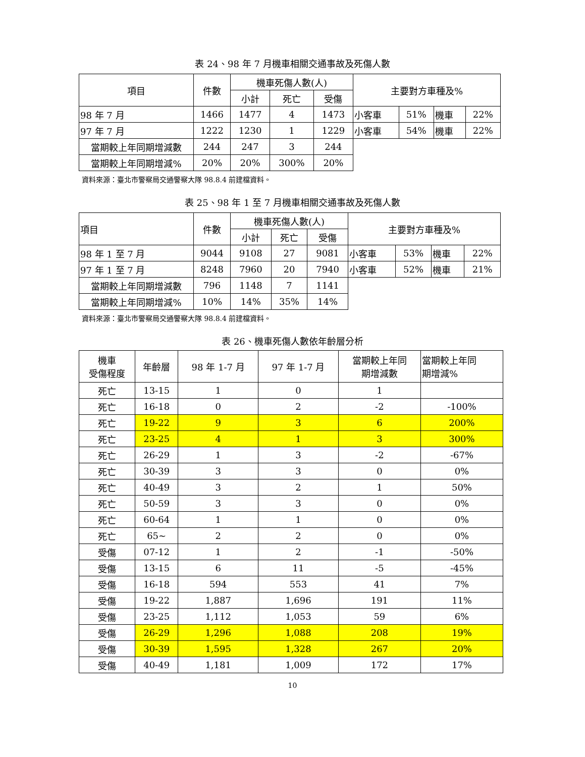表 24、98 年 7 月機車相關交通事故及死傷人數
| 項目 | 件數 | 機車死傷人數(人) | | | 主要對方車種及% | | | |
| --- | --- | --- | --- | --- | --- | --- | --- | --- |
| | | 小計 | 死亡 | 受傷 | | | | |
| 98 年 7 月 | 1466 | 1477 | 4 | 1473 | 小客車 | 51% | 機車 | 22% |
| 97 年 7 月 | 1222 | 1230 | 1 | 1229 | 小客車 | 54% | 機車 | 22% |
| 當期較上年同期增減數 | 244 | 247 | 3 | 244 | | | | |
| 當期較上年同期增減% | 20% | 20% | 300% | 20% | | | | |
資料來源：臺北市警察局交通警察大隊 98.8.4 前建檔資料。
表 25、98 年 1 至 7 月機車相關交通事故及死傷人數
| 項目 | 件數 | 機車死傷人數(人) | | | 主要對方車種及% | | | |
| --- | --- | --- | --- | --- | --- | --- | --- | --- |
| | | 小計 | 死亡 | 受傷 | | | | |
| 98 年 1 至 7 月 | 9044 | 9108 | 27 | 9081 | 小客車 | 53% | 機車 | 22% |
| 97 年 1 至 7 月 | 8248 | 7960 | 20 | 7940 | 小客車 | 52% | 機車 | 21% |
| 當期較上年同期增減數 | 796 | 1148 | 7 | 1141 | | | | |
| 當期較上年同期增減% | 10% | 14% | 35% | 14% | | | | |
資料來源：臺北市警察局交通警察大隊 98.8.4 前建檔資料。
表 26、機車死傷人數依年齡層分析
| 機車 受傷程度 | 年齡層 | 98 年 1-7 月 | 97 年 1-7 月 | 當期較上年同 期增減數 | 當期較上年同 期增減% |
| --- | --- | --- | --- | --- | --- |
| 死亡 | 13-15 | 1 | 0 | 1 | |
| 死亡 | 16-18 | 0 | 2 | -2 | -100% |
| 死亡 | 19-22 | 9 | 3 | 6 | 200% |
| 死亡 | 23-25 | 4 | 1 | 3 | 300% |
| 死亡 | 26-29 | 1 | 3 | -2 | -67% |
| 死亡 | 30-39 | 3 | 3 | 0 | 0% |
| 死亡 | 40-49 | 3 | 2 | 1 | 50% |
| 死亡 | 50-59 | 3 | 3 | 0 | 0% |
| 死亡 | 60-64 | 1 | 1 | 0 | 0% |
| 死亡 | 65~ | 2 | 2 | 0 | 0% |
| 受傷 | 07-12 | 1 | 2 | -1 | -50% |
| 受傷 | 13-15 | 6 | 11 | -5 | -45% |
| 受傷 | 16-18 | 594 | 553 | 41 | 7% |
| 受傷 | 19-22 | 1,887 | 1,696 | 191 | 11% |
| 受傷 | 23-25 | 1,112 | 1,053 | 59 | 6% |
| 受傷 | 26-29 | 1,296 | 1,088 | 208 | 19% |
| 受傷 | 30-39 | 1,595 | 1,328 | 267 | 20% |
| 受傷 | 40-49 | 1,181 | 1,009 | 172 | 17% |
10